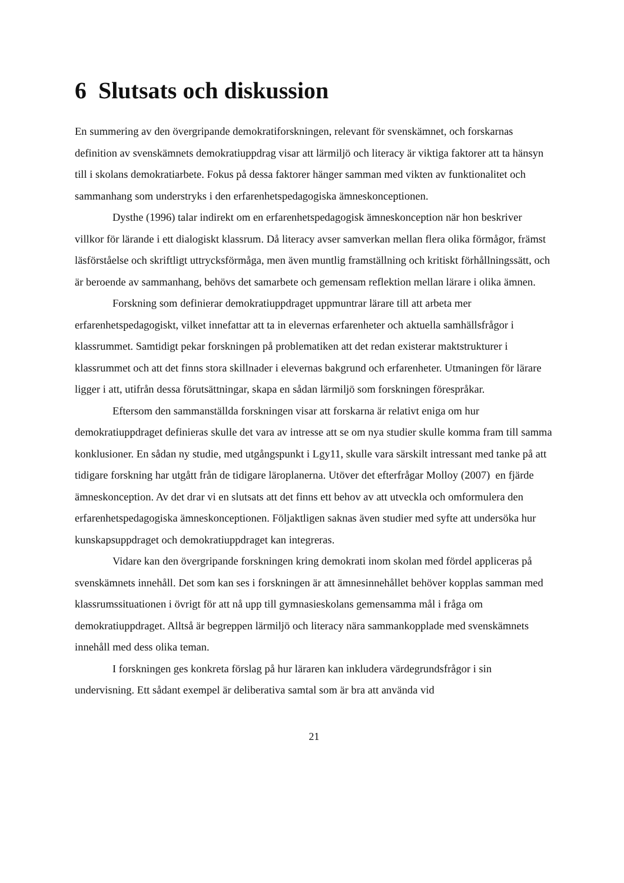6 Slutsats och diskussion
En summering av den övergripande demokratiforskningen, relevant för svenskämnet, och forskarnas definition av svenskämnets demokratiuppdrag visar att lärmiljö och literacy är viktiga faktorer att ta hänsyn till i skolans demokratiarbete. Fokus på dessa faktorer hänger samman med vikten av funktionalitet och sammanhang som understryks i den erfarenhetspedagogiska ämneskonceptionen.
Dysthe (1996) talar indirekt om en erfarenhetspedagogisk ämneskonception när hon beskriver villkor för lärande i ett dialogiskt klassrum. Då literacy avser samverkan mellan flera olika förmågor, främst läsförståelse och skriftligt uttrycksförmåga, men även muntlig framställning och kritiskt förhållningssätt, och är beroende av sammanhang, behövs det samarbete och gemensam reflektion mellan lärare i olika ämnen.
Forskning som definierar demokratiuppdraget uppmuntrar lärare till att arbeta mer erfarenhetspedagogiskt, vilket innefattar att ta in elevernas erfarenheter och aktuella samhällsfrågor i klassrummet. Samtidigt pekar forskningen på problematiken att det redan existerar maktstrukturer i klassrummet och att det finns stora skillnader i elevernas bakgrund och erfarenheter. Utmaningen för lärare ligger i att, utifrån dessa förutsättningar, skapa en sådan lärmiljö som forskningen förespråkar.
Eftersom den sammanställda forskningen visar att forskarna är relativt eniga om hur demokratiuppdraget definieras skulle det vara av intresse att se om nya studier skulle komma fram till samma konklusioner. En sådan ny studie, med utgångspunkt i Lgy11, skulle vara särskilt intressant med tanke på att tidigare forskning har utgått från de tidigare läroplanerna. Utöver det efterfrågar Molloy (2007) en fjärde ämneskonception. Av det drar vi en slutsats att det finns ett behov av att utveckla och omformulera den erfarenhetspedagogiska ämneskonceptionen. Följaktligen saknas även studier med syfte att undersöka hur kunskapsuppdraget och demokratiuppdraget kan integreras.
Vidare kan den övergripande forskningen kring demokrati inom skolan med fördel appliceras på svenskämnets innehåll. Det som kan ses i forskningen är att ämnesinnehållet behöver kopplas samman med klassrumssituationen i övrigt för att nå upp till gymnasieskolans gemensamma mål i fråga om demokratiuppdraget. Alltså är begreppen lärmiljö och literacy nära sammankopplade med svenskämnets innehåll med dess olika teman.
I forskningen ges konkreta förslag på hur läraren kan inkludera värdegrundsfrågor i sin undervisning. Ett sådant exempel är deliberativa samtal som är bra att använda vid
21